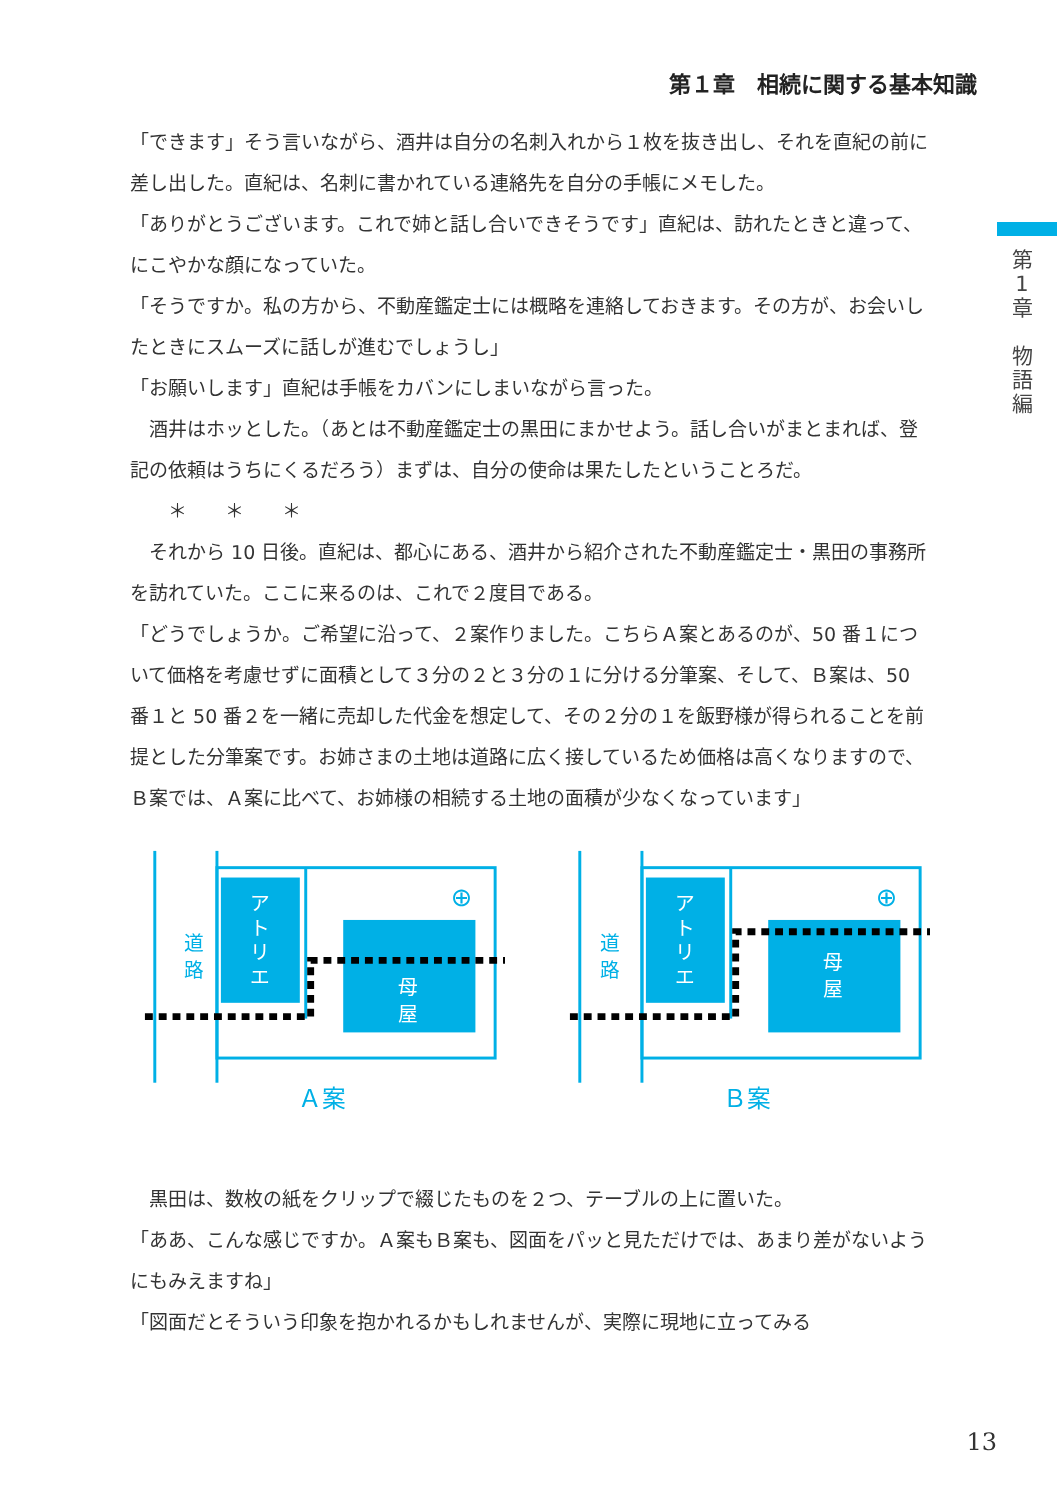第１章　相続に関する基本知識
第
1
章
物
語
編
「できます」そう言いながら、酒井は自分の名刺入れから１枚を抜き出し、それを直紀の前に差し出した。直紀は、名刺に書かれている連絡先を自分の手帳にメモした。
「ありがとうございます。これで姉と話し合いできそうです」直紀は、訪れたときと違って、にこやかな顔になっていた。
「そうですか。私の方から、不動産鑑定士には概略を連絡しておきます。その方が、お会いしたときにスムーズに話しが進むでしょうし」
「お願いします」直紀は手帳をカバンにしまいながら言った。
　酒井はホッとした。（あとは不動産鑑定士の黒田にまかせよう。話し合いがまとまれば、登記の依頼はうちにくるだろう）まずは、自分の使命は果たしたということろだ。
　　＊　　＊　　＊
　それから 10 日後。直紀は、都心にある、酒井から紹介された不動産鑑定士・黒田の事務所を訪れていた。ここに来るのは、これで２度目である。
「どうでしょうか。ご希望に沿って、２案作りました。こちらＡ案とあるのが、50 番１について価格を考慮せずに面積として３分の２と３分の１に分ける分筆案、そして、Ｂ案は、50 番１と 50 番２を一緒に売却した代金を想定して、その２分の１を飯野様が得られることを前提とした分筆案です。お姉さまの土地は道路に広く接しているため価格は高くなりますので、Ｂ案では、Ａ案に比べて、お姉様の相続する土地の面積が少なくなっています」
道
路
ア
ト
リ
エ
母
屋
⊕
Ａ案
道
路
ア
ト
リ
エ
母
屋
⊕
Ｂ案
　黒田は、数枚の紙をクリップで綴じたものを２つ、テーブルの上に置いた。
「ああ、こんな感じですか。Ａ案もＢ案も、図面をパッと見ただけでは、あまり差がないようにもみえますね」
「図面だとそういう印象を抱かれるかもしれませんが、実際に現地に立ってみる
13